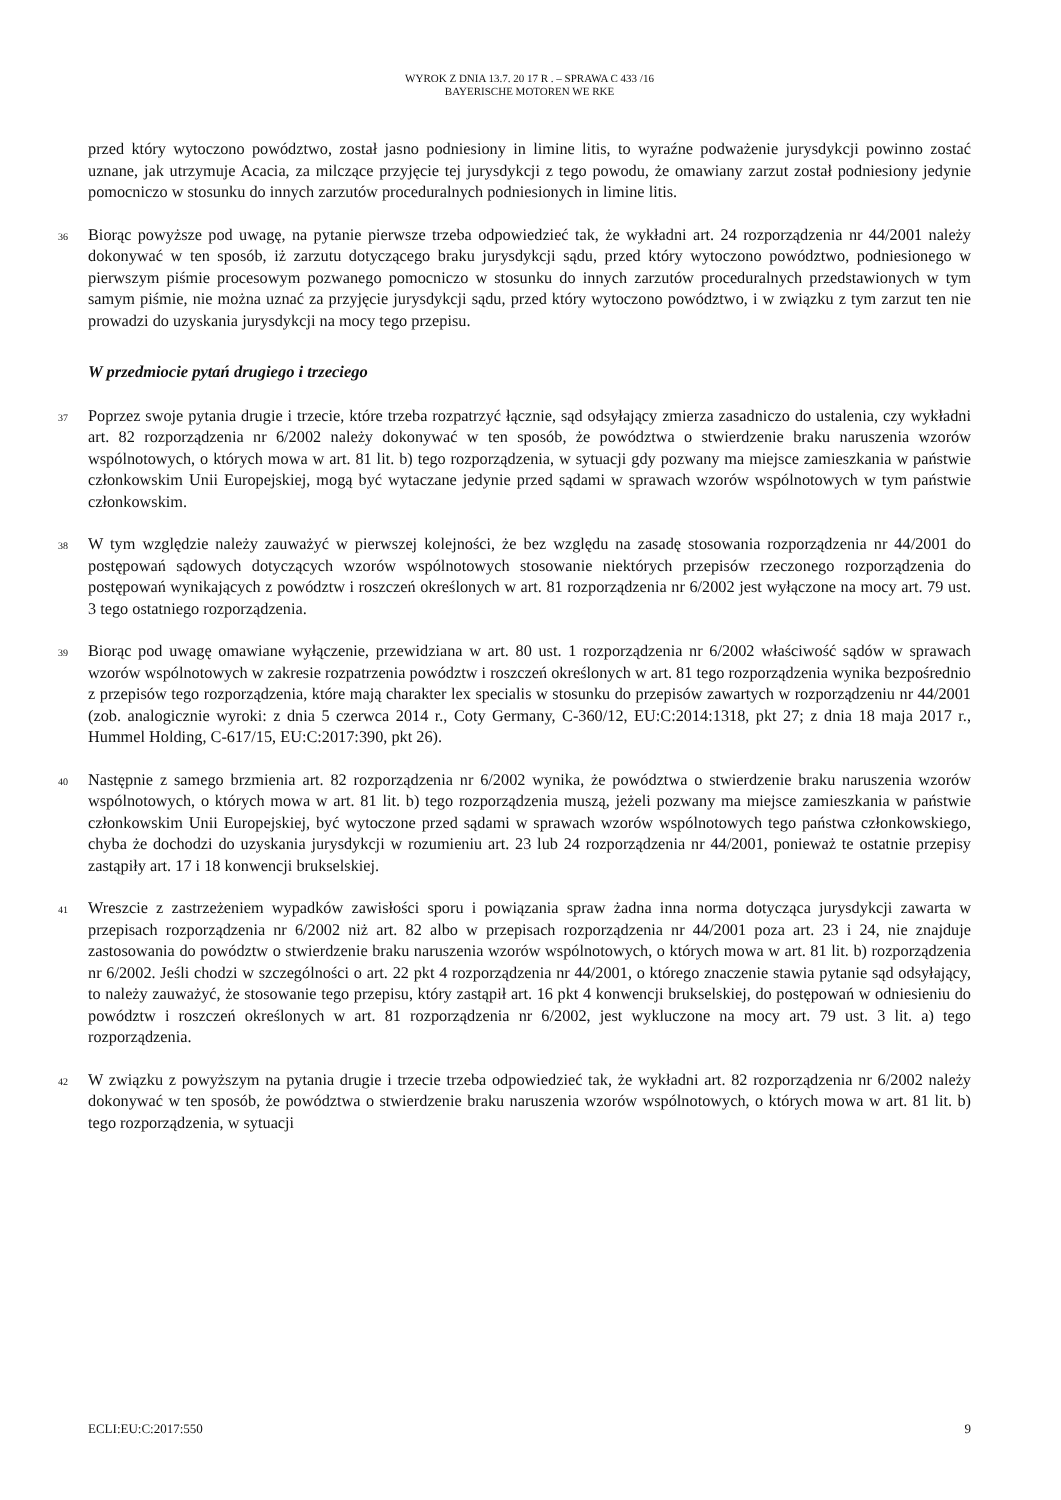WYROK Z DNIA 13.7. 20 17 R . – SPRAWA C 433 /16
BAYERISCHE MOTOREN WE RKE
przed który wytoczono powództwo, został jasno podniesiony in limine litis, to wyraźne podważenie jurysdykcji powinno zostać uznane, jak utrzymuje Acacia, za milczące przyjęcie tej jurysdykcji z tego powodu, że omawiany zarzut został podniesiony jedynie pomocniczo w stosunku do innych zarzutów proceduralnych podniesionych in limine litis.
36
Biorąc powyższe pod uwagę, na pytanie pierwsze trzeba odpowiedzieć tak, że wykładni art. 24 rozporządzenia nr 44/2001 należy dokonywać w ten sposób, iż zarzutu dotyczącego braku jurysdykcji sądu, przed który wytoczono powództwo, podniesionego w pierwszym piśmie procesowym pozwanego pomocniczo w stosunku do innych zarzutów proceduralnych przedstawionych w tym samym piśmie, nie można uznać za przyjęcie jurysdykcji sądu, przed który wytoczono powództwo, i w związku z tym zarzut ten nie prowadzi do uzyskania jurysdykcji na mocy tego przepisu.
W przedmiocie pytań drugiego i trzeciego
37
Poprzez swoje pytania drugie i trzecie, które trzeba rozpatrzyć łącznie, sąd odsyłający zmierza zasadniczo do ustalenia, czy wykładni art. 82 rozporządzenia nr 6/2002 należy dokonywać w ten sposób, że powództwa o stwierdzenie braku naruszenia wzorów wspólnotowych, o których mowa w art. 81 lit. b) tego rozporządzenia, w sytuacji gdy pozwany ma miejsce zamieszkania w państwie członkowskim Unii Europejskiej, mogą być wytaczane jedynie przed sądami w sprawach wzorów wspólnotowych w tym państwie członkowskim.
38
W tym względzie należy zauważyć w pierwszej kolejności, że bez względu na zasadę stosowania rozporządzenia nr 44/2001 do postępowań sądowych dotyczących wzorów wspólnotowych stosowanie niektórych przepisów rzeczonego rozporządzenia do postępowań wynikających z powództw i roszczeń określonych w art. 81 rozporządzenia nr 6/2002 jest wyłączone na mocy art. 79 ust. 3 tego ostatniego rozporządzenia.
39
Biorąc pod uwagę omawiane wyłączenie, przewidziana w art. 80 ust. 1 rozporządzenia nr 6/2002 właściwość sądów w sprawach wzorów wspólnotowych w zakresie rozpatrzenia powództw i roszczeń określonych w art. 81 tego rozporządzenia wynika bezpośrednio z przepisów tego rozporządzenia, które mają charakter lex specialis w stosunku do przepisów zawartych w rozporządzeniu nr 44/2001 (zob. analogicznie wyroki: z dnia 5 czerwca 2014 r., Coty Germany, C-360/12, EU:C:2014:1318, pkt 27; z dnia 18 maja 2017 r., Hummel Holding, C-617/15, EU:C:2017:390, pkt 26).
40
Następnie z samego brzmienia art. 82 rozporządzenia nr 6/2002 wynika, że powództwa o stwierdzenie braku naruszenia wzorów wspólnotowych, o których mowa w art. 81 lit. b) tego rozporządzenia muszą, jeżeli pozwany ma miejsce zamieszkania w państwie członkowskim Unii Europejskiej, być wytoczone przed sądami w sprawach wzorów wspólnotowych tego państwa członkowskiego, chyba że dochodzi do uzyskania jurysdykcji w rozumieniu art. 23 lub 24 rozporządzenia nr 44/2001, ponieważ te ostatnie przepisy zastąpiły art. 17 i 18 konwencji brukselskiej.
41
Wreszcie z zastrzeżeniem wypadków zawisłości sporu i powiązania spraw żadna inna norma dotycząca jurysdykcji zawarta w przepisach rozporządzenia nr 6/2002 niż art. 82 albo w przepisach rozporządzenia nr 44/2001 poza art. 23 i 24, nie znajduje zastosowania do powództw o stwierdzenie braku naruszenia wzorów wspólnotowych, o których mowa w art. 81 lit. b) rozporządzenia nr 6/2002. Jeśli chodzi w szczególności o art. 22 pkt 4 rozporządzenia nr 44/2001, o którego znaczenie stawia pytanie sąd odsyłający, to należy zauważyć, że stosowanie tego przepisu, który zastąpił art. 16 pkt 4 konwencji brukselskiej, do postępowań w odniesieniu do powództw i roszczeń określonych w art. 81 rozporządzenia nr 6/2002, jest wykluczone na mocy art. 79 ust. 3 lit. a) tego rozporządzenia.
42
W związku z powyższym na pytania drugie i trzecie trzeba odpowiedzieć tak, że wykładni art. 82 rozporządzenia nr 6/2002 należy dokonywać w ten sposób, że powództwa o stwierdzenie braku naruszenia wzorów wspólnotowych, o których mowa w art. 81 lit. b) tego rozporządzenia, w sytuacji
ECLI:EU:C:2017:550 9